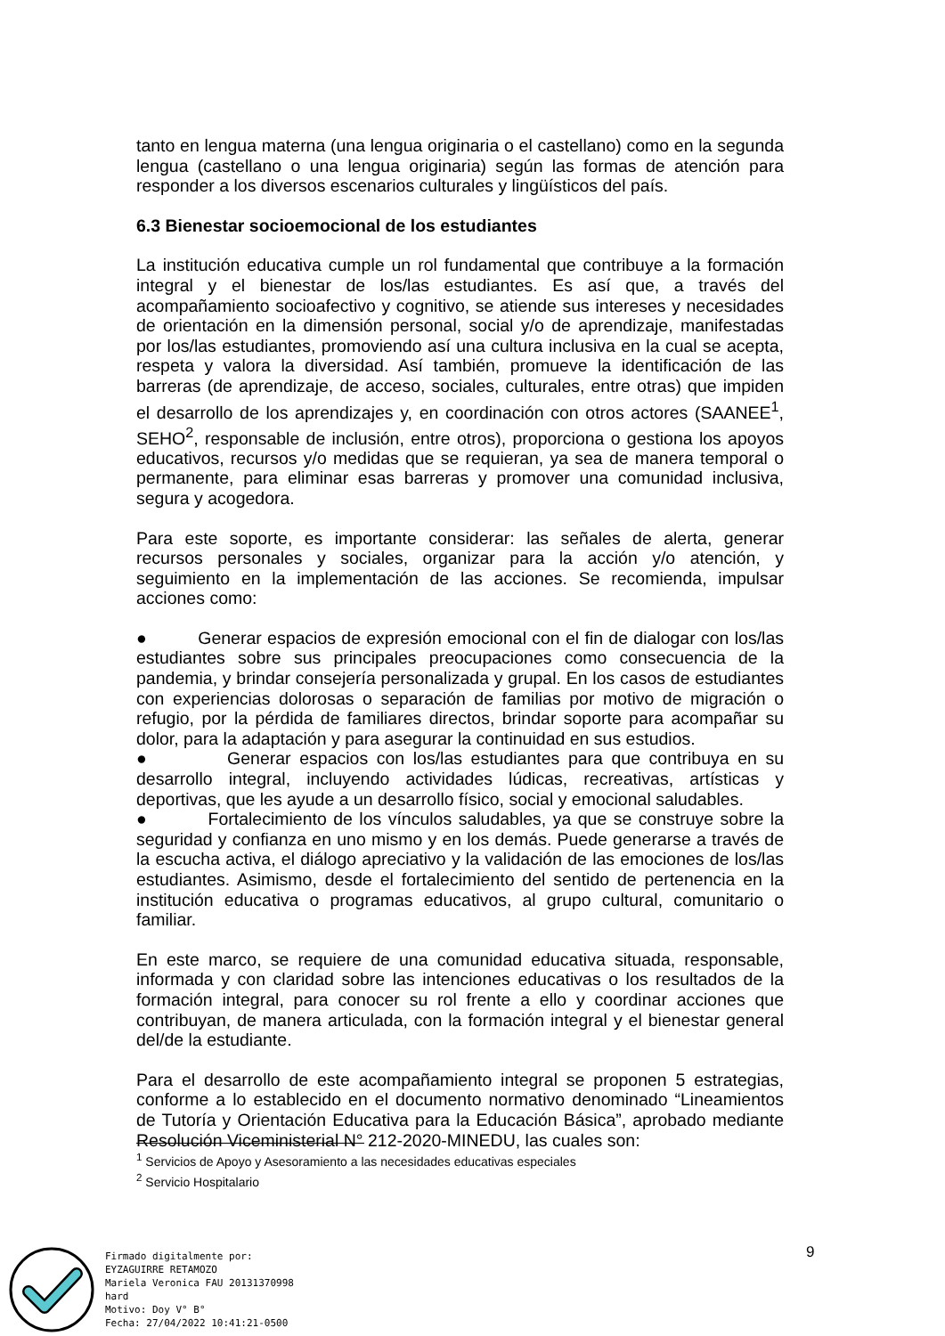tanto en lengua materna (una lengua originaria o el castellano) como en la segunda lengua (castellano o una lengua originaria) según las formas de atención para responder a los diversos escenarios culturales y lingüísticos del país.
6.3 Bienestar socioemocional de los estudiantes
La institución educativa cumple un rol fundamental que contribuye a la formación integral y el bienestar de los/las estudiantes. Es así que, a través del acompañamiento socioafectivo y cognitivo, se atiende sus intereses y necesidades de orientación en la dimensión personal, social y/o de aprendizaje, manifestadas por los/las estudiantes, promoviendo así una cultura inclusiva en la cual se acepta, respeta y valora la diversidad. Así también, promueve la identificación de las barreras (de aprendizaje, de acceso, sociales, culturales, entre otras) que impiden el desarrollo de los aprendizajes y, en coordinación con otros actores (SAANEE<sup>1</sup>, SEHO<sup>2</sup>, responsable de inclusión, entre otros), proporciona o gestiona los apoyos educativos, recursos y/o medidas que se requieran, ya sea de manera temporal o permanente, para eliminar esas barreras y promover una comunidad inclusiva, segura y acogedora.
Para este soporte, es importante considerar: las señales de alerta, generar recursos personales y sociales, organizar para la acción y/o atención, y seguimiento en la implementación de las acciones. Se recomienda, impulsar acciones como:
● Generar espacios de expresión emocional con el fin de dialogar con los/las estudiantes sobre sus principales preocupaciones como consecuencia de la pandemia, y brindar consejería personalizada y grupal. En los casos de estudiantes con experiencias dolorosas o separación de familias por motivo de migración o refugio, por la pérdida de familiares directos, brindar soporte para acompañar su dolor, para la adaptación y para asegurar la continuidad en sus estudios.
● Generar espacios con los/las estudiantes para que contribuya en su desarrollo integral, incluyendo actividades lúdicas, recreativas, artísticas y deportivas, que les ayude a un desarrollo físico, social y emocional saludables.
● Fortalecimiento de los vínculos saludables, ya que se construye sobre la seguridad y confianza en uno mismo y en los demás. Puede generarse a través de la escucha activa, el diálogo apreciativo y la validación de las emociones de los/las estudiantes. Asimismo, desde el fortalecimiento del sentido de pertenencia en la institución educativa o programas educativos, al grupo cultural, comunitario o familiar.
En este marco, se requiere de una comunidad educativa situada, responsable, informada y con claridad sobre las intenciones educativas o los resultados de la formación integral, para conocer su rol frente a ello y coordinar acciones que contribuyan, de manera articulada, con la formación integral y el bienestar general del/de la estudiante.
Para el desarrollo de este acompañamiento integral se proponen 5 estrategias, conforme a lo establecido en el documento normativo denominado “Lineamientos de Tutoría y Orientación Educativa para la Educación Básica”, aprobado mediante Resolución Viceministerial N° 212-2020-MINEDU, las cuales son:
<sup>1</sup> Servicios de Apoyo y Asesoramiento a las necesidades educativas especiales
<sup>2</sup> Servicio Hospitalario
9
Firmado digitalmente por:
EYZAGUIRRE RETAMOZO
Mariela Veronica FAU 20131370998
hard
Motivo: Doy V° B°
Fecha: 27/04/2022 10:41:21-0500